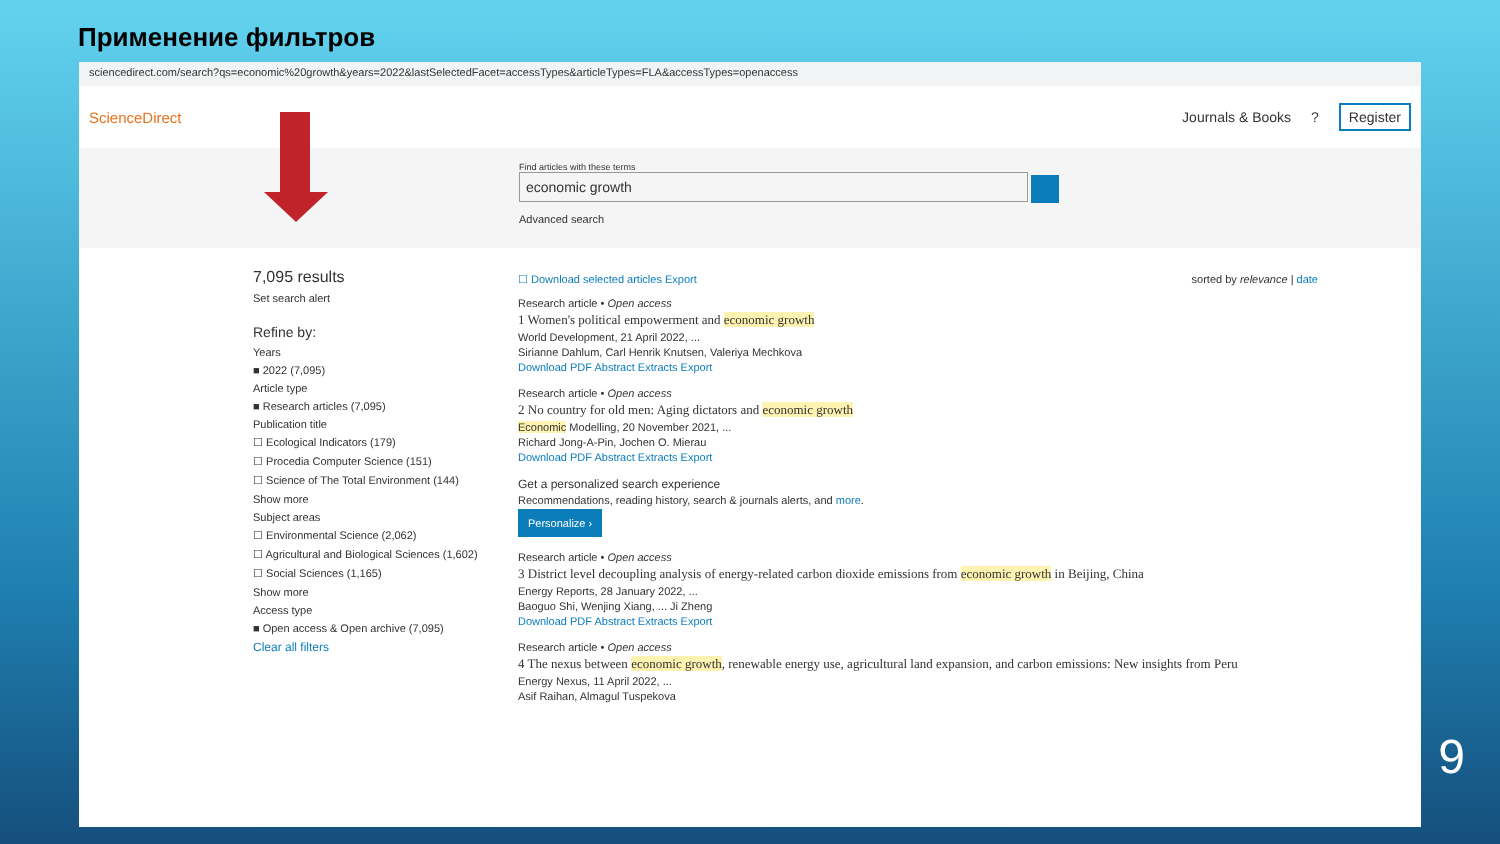Применение фильтров
sciencedirect.com/search?qs=economic%20growth&years=2022&lastSelectedFacet=accessTypes&articleTypes=FLA&accessTypes=openaccess
ScienceDirect Journals & Books? Register
Find articles with these terms
economic growth
Advanced search
7,095 results
Set search alert
Refine by:
Years
■ 2022 (7,095)
Article type
■ Research articles (7,095)
Publication title
☐ Ecological Indicators (179)
☐ Procedia Computer Science (151)
☐ Science of The Total Environment (144)
Show more
Subject areas
☐ Environmental Science (2,062)
☐ Agricultural and Biological Sciences (1,602)
☐ Social Sciences (1,165)
Show more
Access type
■ Open access & Open archive (7,095)
Clear all filters
☐ Download selected articles Export sorted by relevance | date
Research article • Open access
1 Women's political empowerment and economic growth
World Development, 21 April 2022, ...
Sirianne Dahlum, Carl Henrik Knutsen, Valeriya Mechkova
Download PDF Abstract Extracts Export
Research article • Open access
2 No country for old men: Aging dictators and economic growth
Economic Modelling, 20 November 2021, ...
Richard Jong-A-Pin, Jochen O. Mierau
Download PDF Abstract Extracts Export
Get a personalized search experience
Recommendations, reading history, search & journals alerts, and more.
Personalize ›
Research article • Open access
3 District level decoupling analysis of energy-related carbon dioxide emissions from economic growth in Beijing, China
Energy Reports, 28 January 2022, ...
Baoguo Shi, Wenjing Xiang, ... Ji Zheng
Download PDF Abstract Extracts Export
Research article • Open access
4 The nexus between economic growth, renewable energy use, agricultural land expansion, and carbon emissions: New insights from Peru
Energy Nexus, 11 April 2022, ...
Asif Raihan, Almagul Tuspekova
9